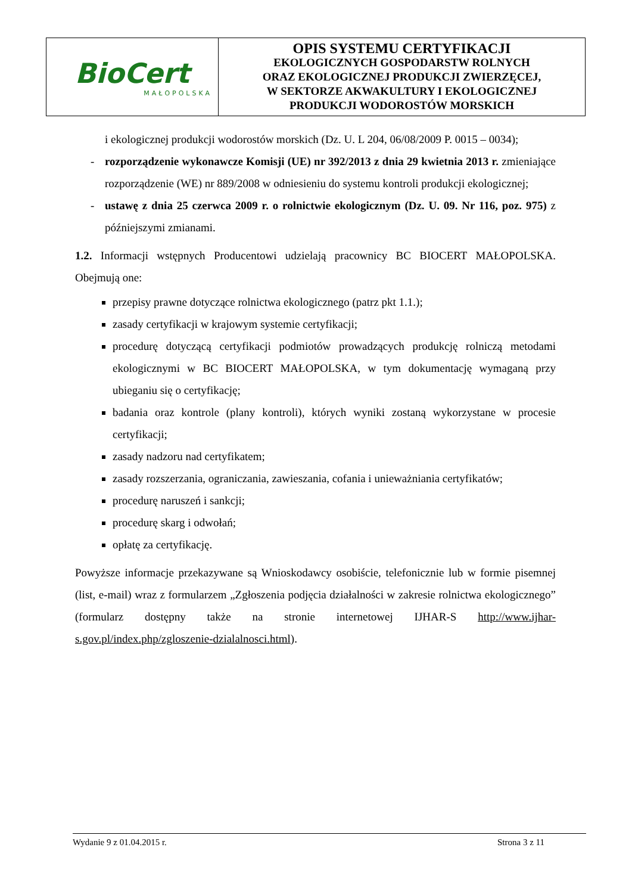| BioCert MAŁOPOLSKA | OPIS SYSTEMU CERTYFIKACJI EKOLOGICZNYCH GOSPODARSTW ROLNYCH ORAZ EKOLOGICZNEJ PRODUKCJI ZWIERZĘCEJ, W SEKTORZE AKWAKULTURY I EKOLOGICZNEJ PRODUKCJI WODOROSTÓW MORSKICH |
i ekologicznej produkcji wodorostów morskich (Dz. U. L 204, 06/08/2009 P. 0015 – 0034);
- rozporządzenie wykonawcze Komisji (UE) nr 392/2013 z dnia 29 kwietnia 2013 r. zmieniające rozporządzenie (WE) nr 889/2008 w odniesieniu do systemu kontroli produkcji ekologicznej;
- ustawę z dnia 25 czerwca 2009 r. o rolnictwie ekologicznym (Dz. U. 09. Nr 116, poz. 975) z późniejszymi zmianami.
1.2. Informacji wstępnych Producentowi udzielają pracownicy BC BIOCERT MAŁOPOLSKA. Obejmują one:
przepisy prawne dotyczące rolnictwa ekologicznego (patrz pkt 1.1.);
zasady certyfikacji w krajowym systemie certyfikacji;
procedurę dotyczącą certyfikacji podmiotów prowadzących produkcję rolniczą metodami ekologicznymi w BC BIOCERT MAŁOPOLSKA, w tym dokumentację wymaganą przy ubieganiu się o certyfikację;
badania oraz kontrole (plany kontroli), których wyniki zostaną wykorzystane w procesie certyfikacji;
zasady nadzoru nad certyfikatem;
zasady rozszerzania, ograniczania, zawieszania, cofania i unieważniania certyfikatów;
procedurę naruszeń i sankcji;
procedurę skarg i odwołań;
opłatę za certyfikację.
Powyższe informacje przekazywane są Wnioskodawcy osobiście, telefonicznie lub w formie pisemnej (list, e-mail) wraz z formularzem „Zgłoszenia podjęcia działalności w zakresie rolnictwa ekologicznego” (formularz dostępny także na stronie internetowej IJHAR-S http://www.ijhar-s.gov.pl/index.php/zgloszenie-dzialalnosci.html).
Wydanie 9 z 01.04.2015 r. Strona 3 z 11